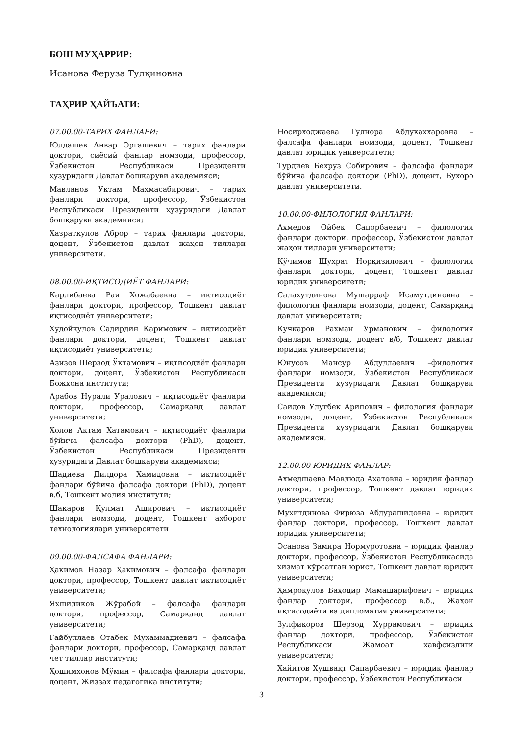БОШ МУҲАРРИР:
Исанова Феруза Тулқиновна
ТАҲРИР ҲАЙЪАТИ:
07.00.00-ТАРИХ ФАНЛАРИ:
Юлдашев Анвар Эргашевич – тарих фанлари доктори, сиёсий фанлар номзоди, профессор, Ўзбекистон Республикаси Президенти ҳузуридаги Давлат бошқаруви академияси;
Мавланов Уктам Махмасабирович – тарих фанлари доктори, профессор, Ўзбекистон Республикаси Президенти ҳузуридаги Давлат бошқаруви академияси;
Хазраткулов Аброр – тарих фанлари доктори, доцент, Ўзбекистон давлат жаҳон тиллари университети.
08.00.00-ИҚТИСОДИЁТ ФАНЛАРИ:
Карлибаева Рая Хожабаевна – иқтисодиёт фанлари доктори, профессор, Тошкент давлат иқтисодиёт университети;
Худойқулов Садирдин Каримович – иқтисодиёт фанлари доктори, доцент, Тошкент давлат иқтисодиёт университети;
Азизов Шерзод Ўктамович – иқтисодиёт фанлари доктори, доцент, Ўзбекистон Республикаси Божхона институти;
Арабов Нурали Уралович – иқтисодиёт фанлари доктори, профессор, Самарқанд давлат университети;
Холов Актам Хатамович – иқтисодиёт фанлари бўйича фалсафа доктори (PhD), доцент, Ўзбекистон Республикаси Президенти ҳузуридаги Давлат бошқаруви академияси;
Шадиева Дилдора Хамидовна – иқтисодиёт фанлари бўйича фалсафа доктори (PhD), доцент в.б, Тошкент молия институти;
Шакаров Қулмат Аширович – иқтисодиёт фанлари номзоди, доцент, Тошкент ахборот технологиялари университети
09.00.00-ФАЛСАФА ФАНЛАРИ:
Ҳакимов Назар Ҳакимович – фалсафа фанлари доктори, профессор, Тошкент давлат иқтисодиёт университети;
Яхшиликов Жўрабой – фалсафа фанлари доктори, профессор, Самарқанд давлат университети;
Ғайбуллаев Отабек Мухаммадиевич – фалсафа фанлари доктори, профессор, Самарқанд давлат чет тиллар институти;
Ҳошимхонов Мўмин – фалсафа фанлари доктори, доцент, Жиззах педагогика институти;
Носирходжаева Гулнора Абдукаххаровна – фалсафа фанлари номзоди, доцент, Тошкент давлат юридик университети;
Турдиев Бехруз Собирович – фалсафа фанлари бўйича фалсафа доктори (PhD), доцент, Бухоро давлат университети.
10.00.00-ФИЛОЛОГИЯ ФАНЛАРИ:
Ахмедов Ойбек Сапорбаевич – филология фанлари доктори, профессор, Ўзбекистон давлат жаҳон тиллари университети;
Кўчимов Шухрат Норқизилович – филология фанлари доктори, доцент, Тошкент давлат юридик университети;
Салахутдинова Мушарраф Исамутдиновна – филология фанлари номзоди, доцент, Самарқанд давлат университети;
Кучкаров Рахман Урманович – филология фанлари номзоди, доцент в/б, Тошкент давлат юридик университети;
Юнусов Мансур Абдуллаевич –филология фанлари номзоди, Ўзбекистон Республикаси Президенти ҳузуридаги Давлат бошқаруви академияси;
Саидов Улугбек Арипович – филология фанлари номзоди, доцент, Ўзбекистон Республикаси Президенти ҳузуридаги Давлат бошқаруви академияси.
12.00.00-ЮРИДИК ФАНЛАР:
Ахмедшаева Мавлюда Ахатовна – юридик фанлар доктори, профессор, Тошкент давлат юридик университети;
Мухитдинова Фирюза Абдурашидовна – юридик фанлар доктори, профессор, Тошкент давлат юридик университети;
Эсанова Замира Нормуротовна – юридик фанлар доктори, профессор, Ўзбекистон Республикасида хизмат кўрсатган юрист, Тошкент давлат юридик университети;
Ҳамроқулов Баҳодир Мамашарифович – юридик фанлар доктори, профессор в.б., Жаҳон иқтисодиёти ва дипломатия университети;
Зулфиқоров Шерзод Хуррамович – юридик фанлар доктори, профессор, Ўзбекистон Республикаси Жамоат хавфсизлиги университети;
Хайитов Хушвақт Сапарбаевич – юридик фанлар доктори, профессор, Ўзбекистон Республикаси
3